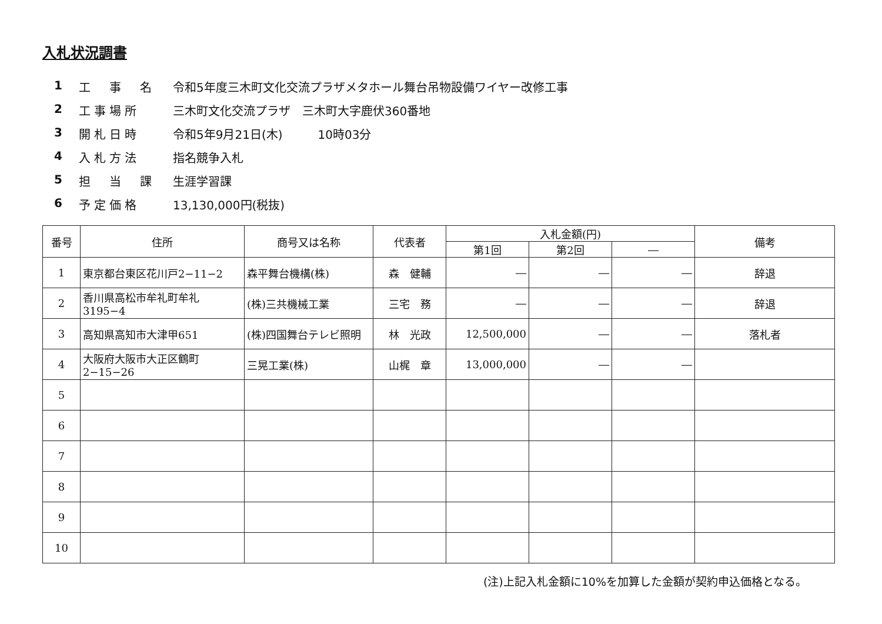入札状況調書
1 工　事　名 令和5年度三木町文化交流プラザメタホール舞台吊物設備ワイヤー改修工事
2 工事場所 三木町文化交流プラザ　三木町大字鹿伏360番地
3 開札日時 令和5年9月21日(木)　　　10時03分
4 入札方法 指名競争入札
5 担　当　課 生涯学習課
6 予定価格 13,130,000円(税抜)
| 番号 | 住所 | 商号又は名称 | 代表者 | 入札金額(円) | | | 備考 |
| --- | --- | --- | --- | --- | --- | --- | --- |
| | | | | 第1回 | 第2回 | ― | |
| 1 | 東京都台東区花川戸2−11−2 | 森平舞台機構(株) | 森 健輔 | ― | ― | ― | 辞退 |
| 2 | 香川県高松市牟礼町牟礼3195−4 | (株)三共機械工業 | 三宅 務 | ― | ― | ― | 辞退 |
| 3 | 高知県高知市大津甲651 | (株)四国舞台テレビ照明 | 林 光政 | 12,500,000 | ― | ― | 落札者 |
| 4 | 大阪府大阪市大正区鶴町2−15−26 | 三晃工業(株) | 山梶 章 | 13,000,000 | ― | ― | |
| 5 | | | | | | | |
| 6 | | | | | | | |
| 7 | | | | | | | |
| 8 | | | | | | | |
| 9 | | | | | | | |
| 10 | | | | | | | |
(注)上記入札金額に10%を加算した金額が契約申込価格となる。